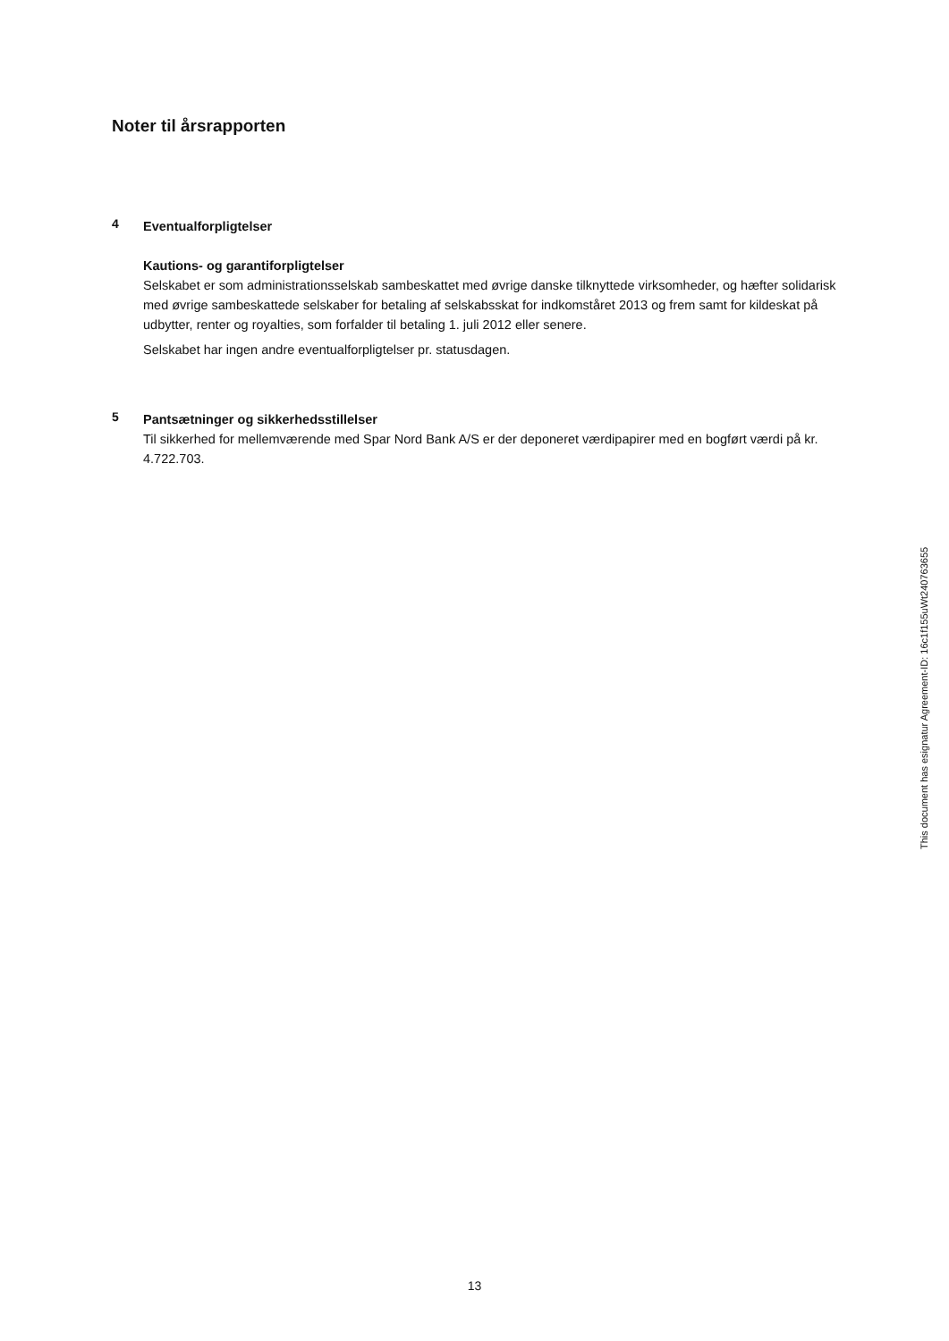Noter til årsrapporten
4
Eventualforpligtelser
Kautions- og garantiforpligtelser
Selskabet er som administrationsselskab sambeskattet med øvrige danske tilknyttede virksomheder, og hæfter solidarisk med øvrige sambeskattede selskaber for betaling af selskabsskat for indkomståret 2013 og frem samt for kildeskat på udbytter, renter og royalties, som forfalder til betaling 1. juli 2012 eller senere.
Selskabet har ingen andre eventualforpligtelser pr. statusdagen.
5
Pantsætninger og sikkerhedsstillelser
Til sikkerhed for mellemværende med Spar Nord Bank A/S er der deponeret værdipapirer med en bogført værdi på kr. 4.722.703.
This document has esignatur Agreement-ID: 16c1f155uWt240763655
13